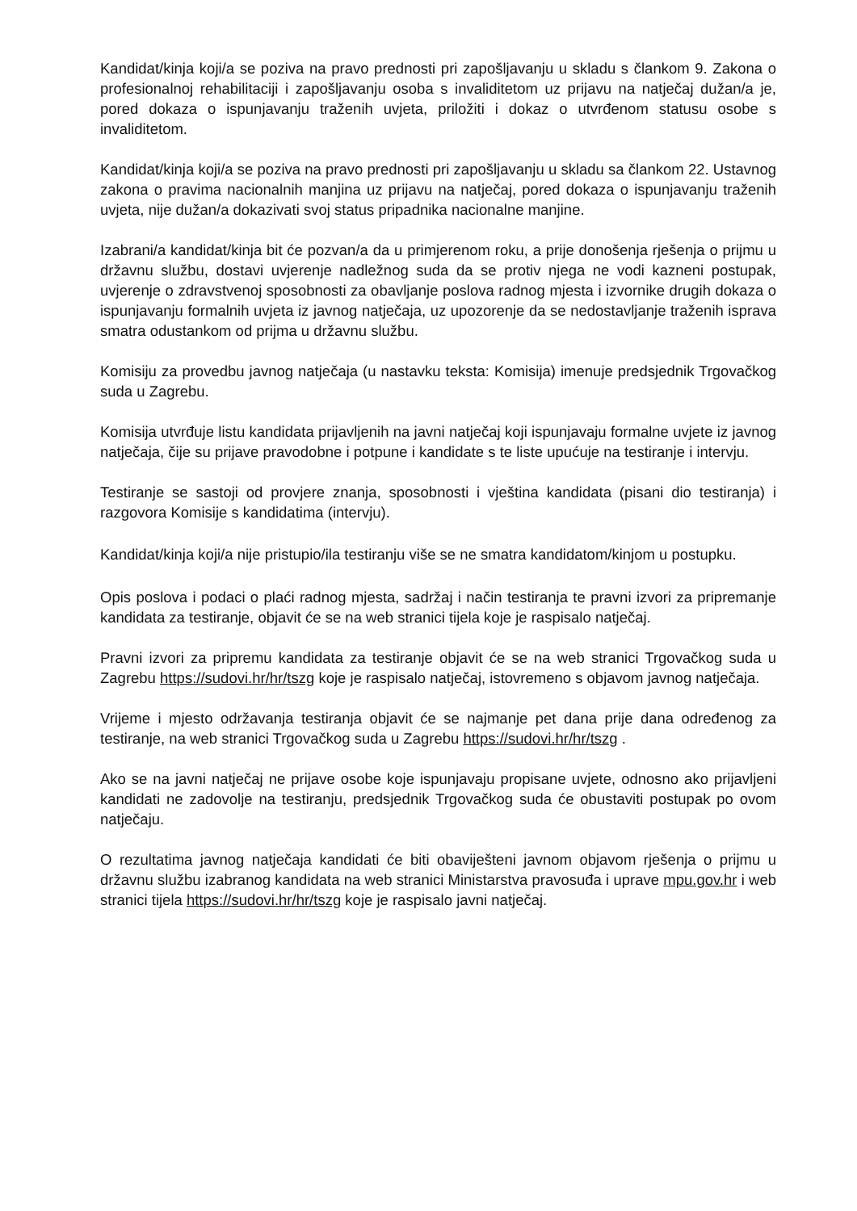Kandidat/kinja koji/a se poziva na pravo prednosti pri zapošljavanju u skladu s člankom 9. Zakona o profesionalnoj rehabilitaciji i zapošljavanju osoba s invaliditetom uz prijavu na natječaj dužan/a je, pored dokaza o ispunjavanju traženih uvjeta, priložiti i dokaz o utvrđenom statusu osobe s invaliditetom.
Kandidat/kinja koji/a se poziva na pravo prednosti pri zapošljavanju u skladu sa člankom 22. Ustavnog zakona o pravima nacionalnih manjina uz prijavu na natječaj, pored dokaza o ispunjavanju traženih uvjeta, nije dužan/a dokazivati svoj status pripadnika nacionalne manjine.
Izabrani/a kandidat/kinja bit će pozvan/a da u primjerenom roku, a prije donošenja rješenja o prijmu u državnu službu, dostavi uvjerenje nadležnog suda da se protiv njega ne vodi kazneni postupak, uvjerenje o zdravstvenoj sposobnosti za obavljanje poslova radnog mjesta i izvornike drugih dokaza o ispunjavanju formalnih uvjeta iz javnog natječaja, uz upozorenje da se nedostavljanje traženih isprava smatra odustankom od prijma u državnu službu.
Komisiju za provedbu javnog natječaja (u nastavku teksta: Komisija) imenuje predsjednik Trgovačkog suda u Zagrebu.
Komisija utvrđuje listu kandidata prijavljenih na javni natječaj koji ispunjavaju formalne uvjete iz javnog natječaja, čije su prijave pravodobne i potpune i kandidate s te liste upućuje na testiranje i intervju.
Testiranje se sastoji od provjere znanja, sposobnosti i vještina kandidata (pisani dio testiranja) i razgovora Komisije s kandidatima (intervju).
Kandidat/kinja koji/a nije pristupio/ila testiranju više se ne smatra kandidatom/kinjom u postupku.
Opis poslova i podaci o plaći radnog mjesta, sadržaj i način testiranja te pravni izvori za pripremanje kandidata za testiranje, objavit će se na web stranici tijela koje je raspisalo natječaj.
Pravni izvori za pripremu kandidata za testiranje objavit će se na web stranici Trgovačkog suda u Zagrebu https://sudovi.hr/hr/tszg koje je raspisalo natječaj, istovremeno s objavom javnog natječaja.
Vrijeme i mjesto održavanja testiranja objavit će se najmanje pet dana prije dana određenog za testiranje, na web stranici Trgovačkog suda u Zagrebu https://sudovi.hr/hr/tszg .
Ako se na javni natječaj ne prijave osobe koje ispunjavaju propisane uvjete, odnosno ako prijavljeni kandidati ne zadovolje na testiranju, predsjednik Trgovačkog suda će obustaviti postupak po ovom natječaju.
O rezultatima javnog natječaja kandidati će biti obaviješteni javnom objavom rješenja o prijmu u državnu službu izabranog kandidata na web stranici Ministarstva pravosuđa i uprave mpu.gov.hr i web stranici tijela https://sudovi.hr/hr/tszg koje je raspisalo javni natječaj.